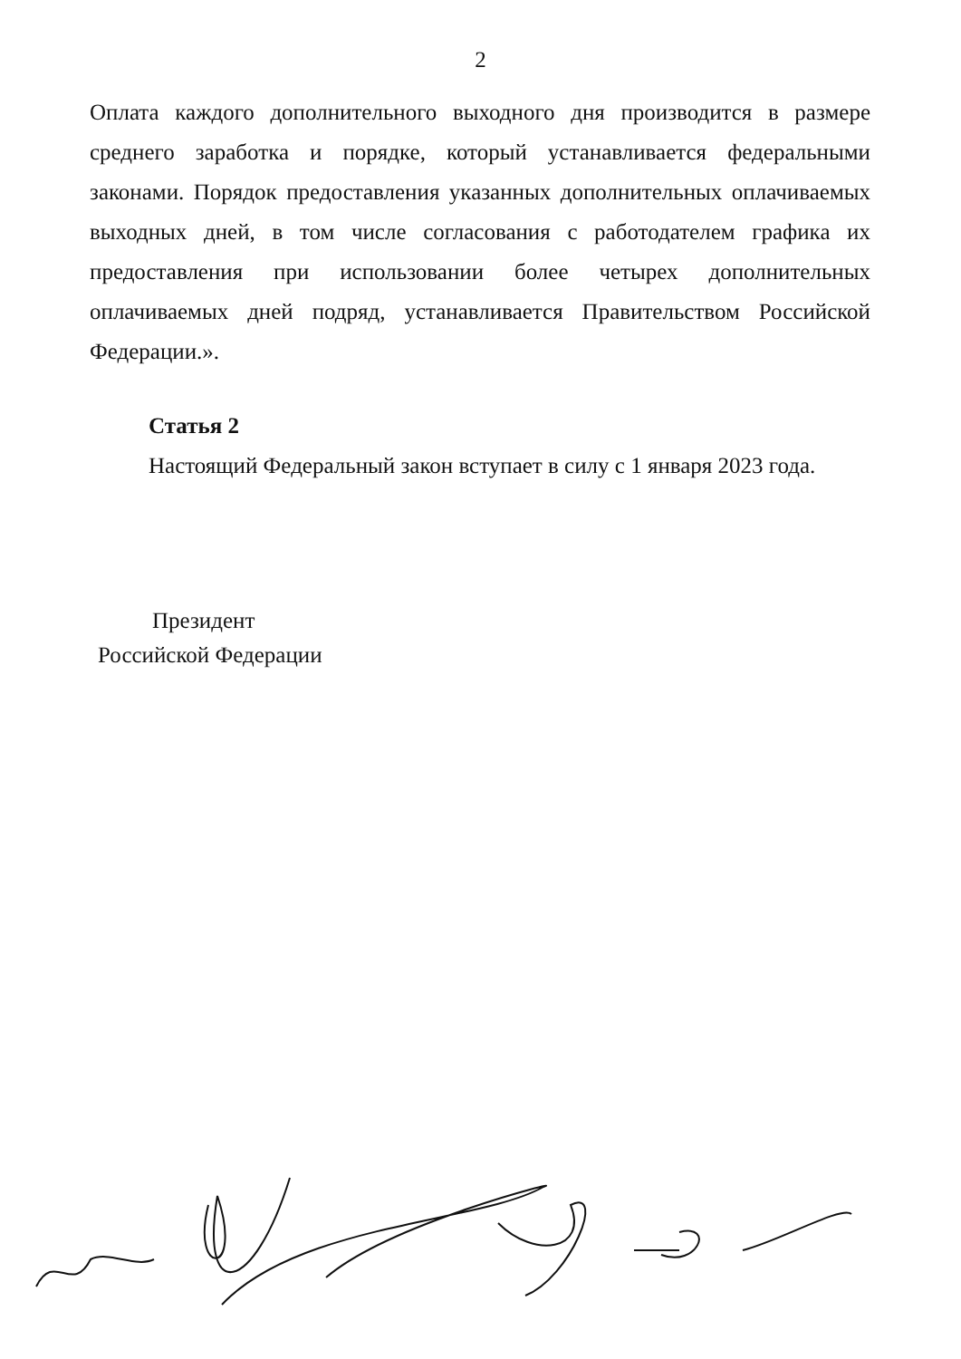2
Оплата каждого дополнительного выходного дня производится в размере среднего заработка и порядке, который устанавливается федеральными законами. Порядок предоставления указанных дополнительных оплачиваемых выходных дней, в том числе согласования с работодателем графика их предоставления при использовании более четырех дополнительных оплачиваемых дней подряд, устанавливается Правительством Российской Федерации.».
Статья 2
Настоящий Федеральный закон вступает в силу с 1 января 2023 года.
Президент
Российской Федерации